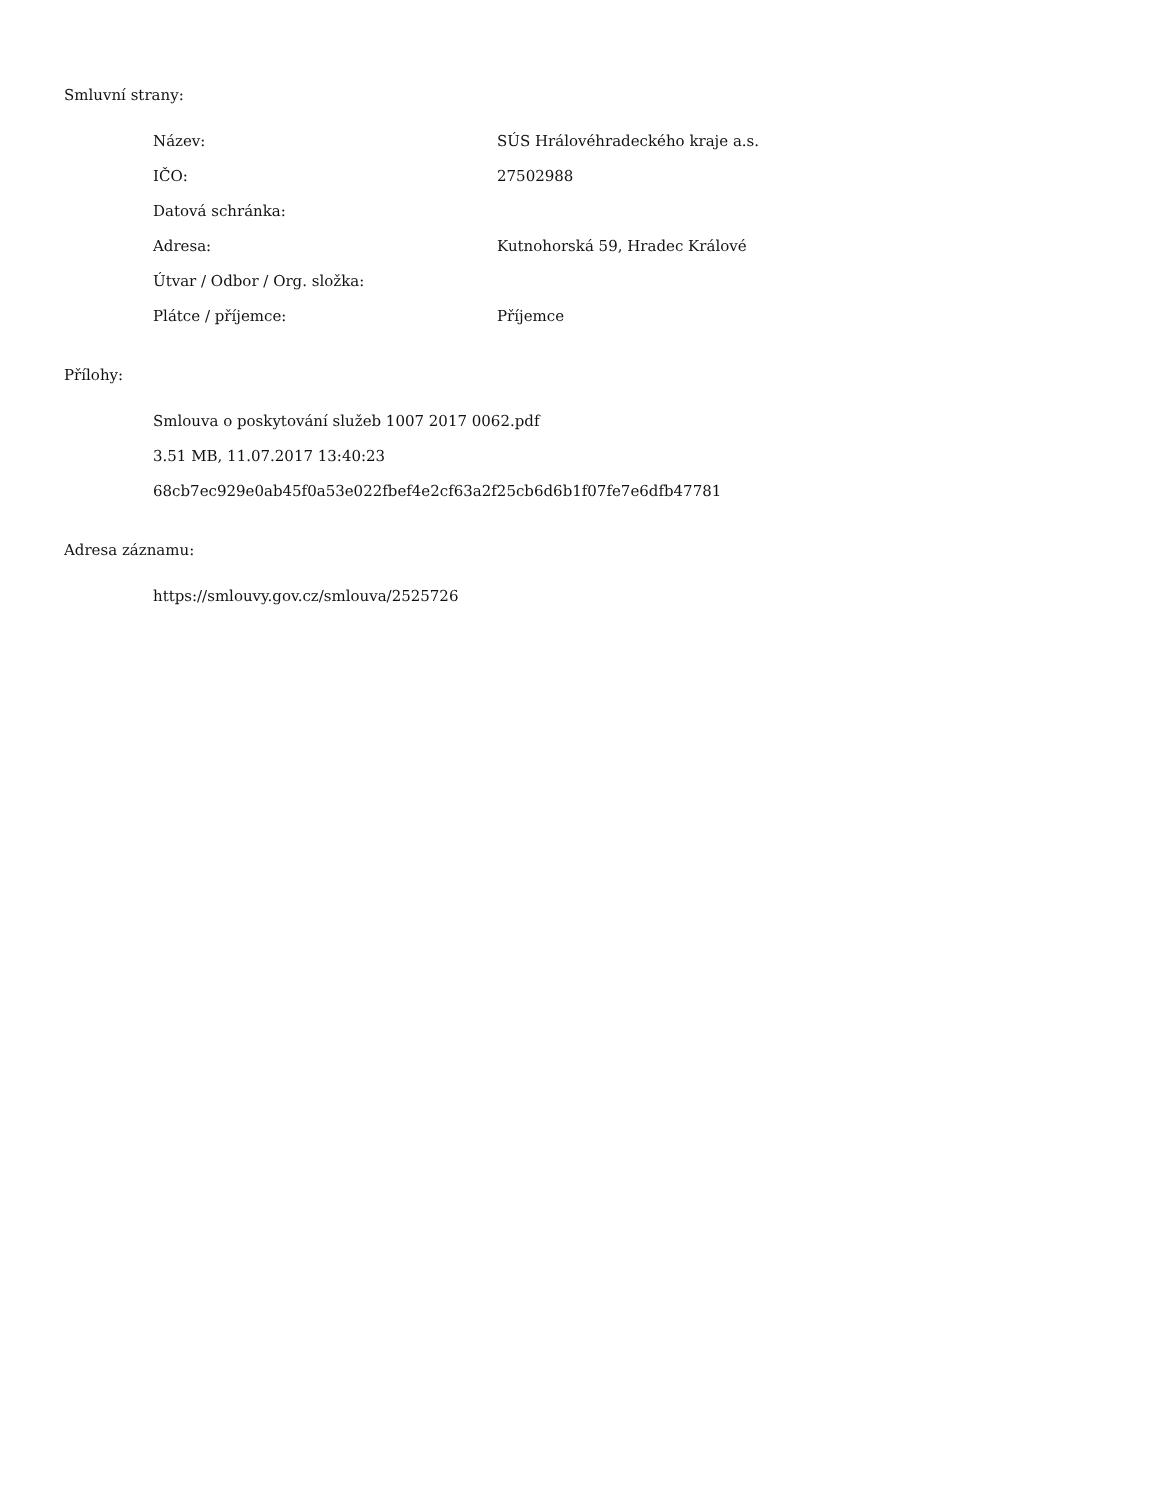Smluvní strany:
| Název: | SÚS Hrálovéhradeckého kraje a.s. |
| IČO: | 27502988 |
| Datová schránka: | |
| Adresa: | Kutnohorská 59, Hradec Králové |
| Útvar / Odbor / Org. složka: | |
| Plátce / příjemce: | Příjemce |
Přílohy:
Smlouva o poskytování služeb 1007 2017 0062.pdf
3.51 MB, 11.07.2017 13:40:23
68cb7ec929e0ab45f0a53e022fbef4e2cf63a2f25cb6d6b1f07fe7e6dfb47781
Adresa záznamu:
https://smlouvy.gov.cz/smlouva/2525726